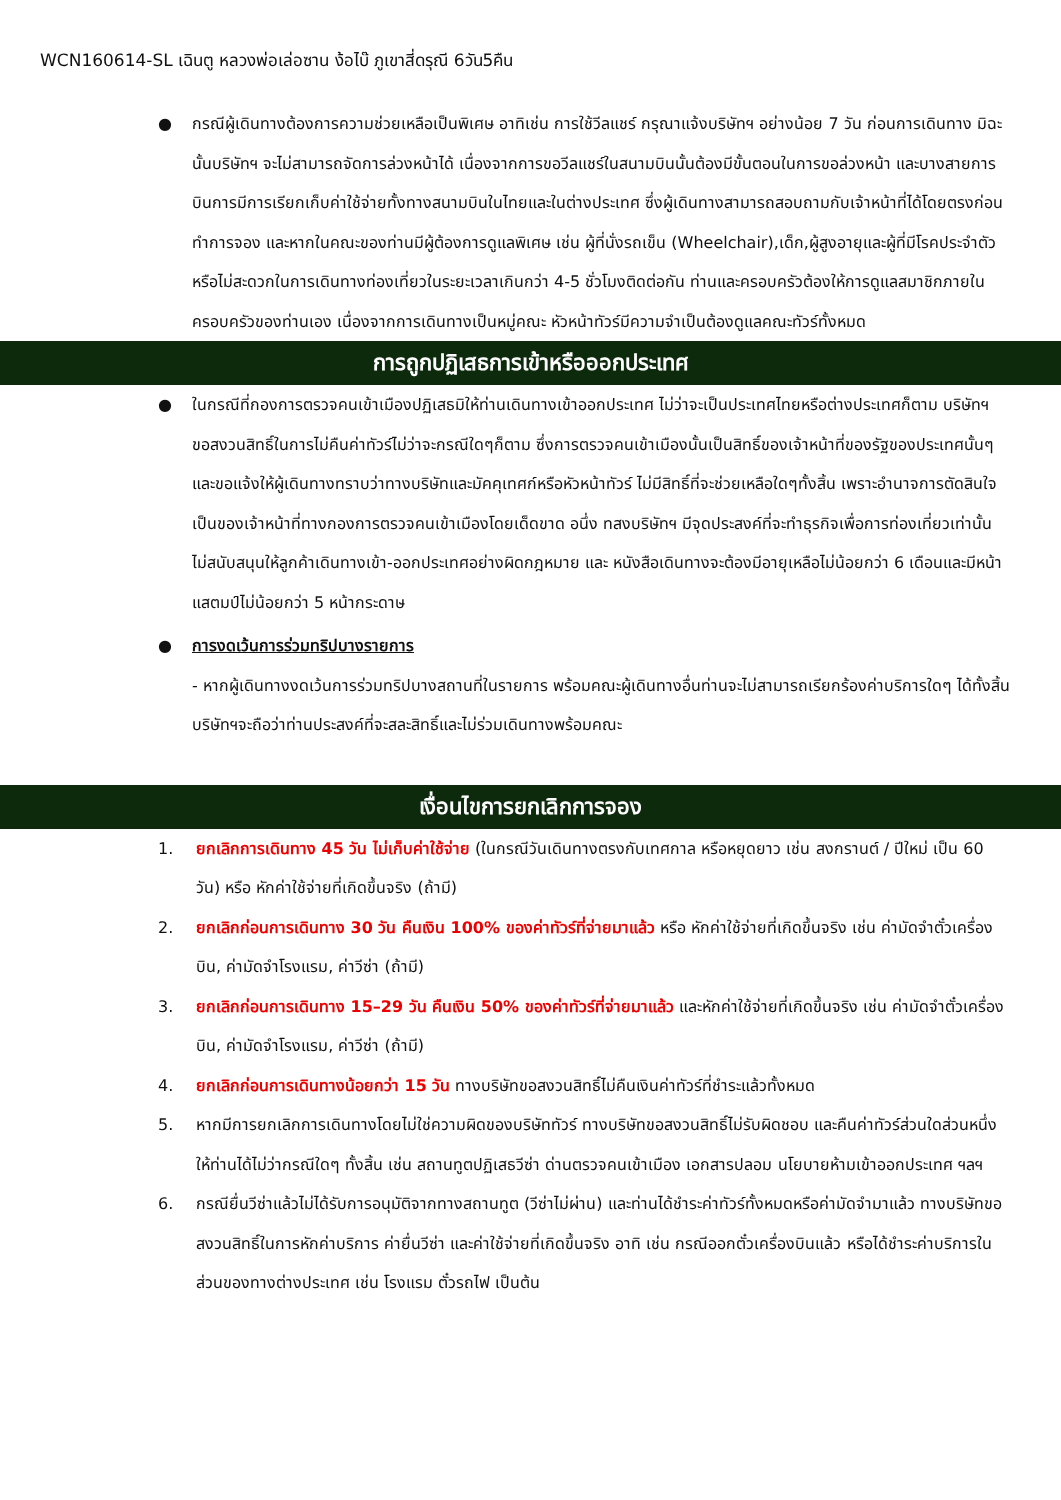WCN160614-SL เฉินตู หลวงพ่อเล่อซาน ง้อไบ๊ ภูเขาสี่ดรุณี 6วัน5คืน
● กรณีผู้เดินทางต้องการความช่วยเหลือเป็นพิเศษ อาทิเช่น การใช้วีลแชร์ กรุณาแจ้งบริษัทฯ อย่างน้อย 7 วัน ก่อนการเดินทาง มิฉะนั้นบริษัทฯ จะไม่สามารถจัดการล่วงหน้าได้ เนื่องจากการขอวีลแชร์ในสนามบินนั้นต้องมีขั้นตอนในการขอล่วงหน้า และบางสายการบินการมีการเรียกเก็บค่าใช้จ่ายทั้งทางสนามบินในไทยและในต่างประเทศ ซึ่งผู้เดินทางสามารถสอบถามกับเจ้าหน้าที่ได้โดยตรงก่อนทำการจอง และหากในคณะของท่านมีผู้ต้องการดูแลพิเศษ เช่น ผู้ที่นั่งรถเข็น (Wheelchair),เด็ก,ผู้สูงอายุและผู้ที่มีโรคประจำตัวหรือไม่สะดวกในการเดินทางท่องเที่ยวในระยะเวลาเกินกว่า 4-5 ชั่วโมงติดต่อกัน ท่านและครอบครัวต้องให้การดูแลสมาชิกภายในครอบครัวของท่านเอง เนื่องจากการเดินทางเป็นหมู่คณะ หัวหน้าทัวร์มีความจำเป็นต้องดูแลคณะทัวร์ทั้งหมด
การถูกปฏิเสธการเข้าหรือออกประเทศ
● ในกรณีที่กองการตรวจคนเข้าเมืองปฏิเสธมิให้ท่านเดินทางเข้าออกประเทศ ไม่ว่าจะเป็นประเทศไทยหรือต่างประเทศก็ตาม บริษัทฯ ขอสงวนสิทธิ์ในการไม่คืนค่าทัวร์ไม่ว่าจะกรณีใดๆก็ตาม ซึ่งการตรวจคนเข้าเมืองนั้นเป็นสิทธิ์ของเจ้าหน้าที่ของรัฐของประเทศนั้นๆ และขอแจ้งให้ผู้เดินทางทราบว่าทางบริษัทและมัคคุเทศก์หรือหัวหน้าทัวร์ ไม่มีสิทธิ์ที่จะช่วยเหลือใดๆทั้งสิ้น เพราะอำนาจการตัดสินใจเป็นของเจ้าหน้าที่ทางกองการตรวจคนเข้าเมืองโดยเด็ดขาด อนึ่ง ทสงบริษัทฯ มีจุดประสงค์ที่จะทำธุรกิจเพื่อการท่องเที่ยวเท่านั้น ไม่สนับสนุนให้ลูกค้าเดินทางเข้า-ออกประเทศอย่างผิดกฎหมาย และ หนังสือเดินทางจะต้องมีอายุเหลือไม่น้อยกว่า 6 เดือนและมีหน้าแสตมป์ไม่น้อยกว่า 5 หน้ากระดาษ
● การงดเว้นการร่วมทริปบางรายการ
- หากผู้เดินทางงดเว้นการร่วมทริปบางสถานที่ในรายการ พร้อมคณะผู้เดินทางอื่นท่านจะไม่สามารถเรียกร้องค่าบริการใดๆ ได้ทั้งสิ้น บริษัทฯจะถือว่าท่านประสงค์ที่จะสละสิทธิ์และไม่ร่วมเดินทางพร้อมคณะ
เงื่อนไขการยกเลิกการจอง
1. ยกเลิกการเดินทาง 45 วัน ไม่เก็บค่าใช้จ่าย (ในกรณีวันเดินทางตรงกับเทศกาล หรือหยุดยาว เช่น สงกรานต์ / ปีใหม่ เป็น 60 วัน) หรือ หักค่าใช้จ่ายที่เกิดขึ้นจริง (ถ้ามี)
2. ยกเลิกก่อนการเดินทาง 30 วัน คืนเงิน 100% ของค่าทัวร์ที่จ่ายมาแล้ว หรือ หักค่าใช้จ่ายที่เกิดขึ้นจริง เช่น ค่ามัดจำตั๋วเครื่องบิน, ค่ามัดจำโรงแรม, ค่าวีซ่า (ถ้ามี)
3. ยกเลิกก่อนการเดินทาง 15–29 วัน คืนเงิน 50% ของค่าทัวร์ที่จ่ายมาแล้ว และหักค่าใช้จ่ายที่เกิดขึ้นจริง เช่น ค่ามัดจำตั๋วเครื่องบิน, ค่ามัดจำโรงแรม, ค่าวีซ่า (ถ้ามี)
4. ยกเลิกก่อนการเดินทางน้อยกว่า 15 วัน ทางบริษัทขอสงวนสิทธิ์ไม่คืนเงินค่าทัวร์ที่ชำระแล้วทั้งหมด
5. หากมีการยกเลิกการเดินทางโดยไม่ใช่ความผิดของบริษัททัวร์ ทางบริษัทขอสงวนสิทธิ์ไม่รับผิดชอบ และคืนค่าทัวร์ส่วนใดส่วนหนึ่งให้ท่านได้ไม่ว่ากรณีใดๆ ทั้งสิ้น เช่น สถานทูตปฏิเสธวีซ่า ด่านตรวจคนเข้าเมือง เอกสารปลอม นโยบายห้ามเข้าออกประเทศ ฯลฯ
6. กรณียื่นวีซ่าแล้วไม่ได้รับการอนุมัติจากทางสถานทูต (วีซ่าไม่ผ่าน) และท่านได้ชำระค่าทัวร์ทั้งหมดหรือค่ามัดจำมาแล้ว ทางบริษัทขอสงวนสิทธิ์ในการหักค่าบริการ ค่ายื่นวีซ่า และค่าใช้จ่ายที่เกิดขึ้นจริง อาทิ เช่น กรณีออกตั๋วเครื่องบินแล้ว หรือได้ชำระค่าบริการในส่วนของทางต่างประเทศ เช่น โรงแรม ตั๋วรถไฟ เป็นต้น